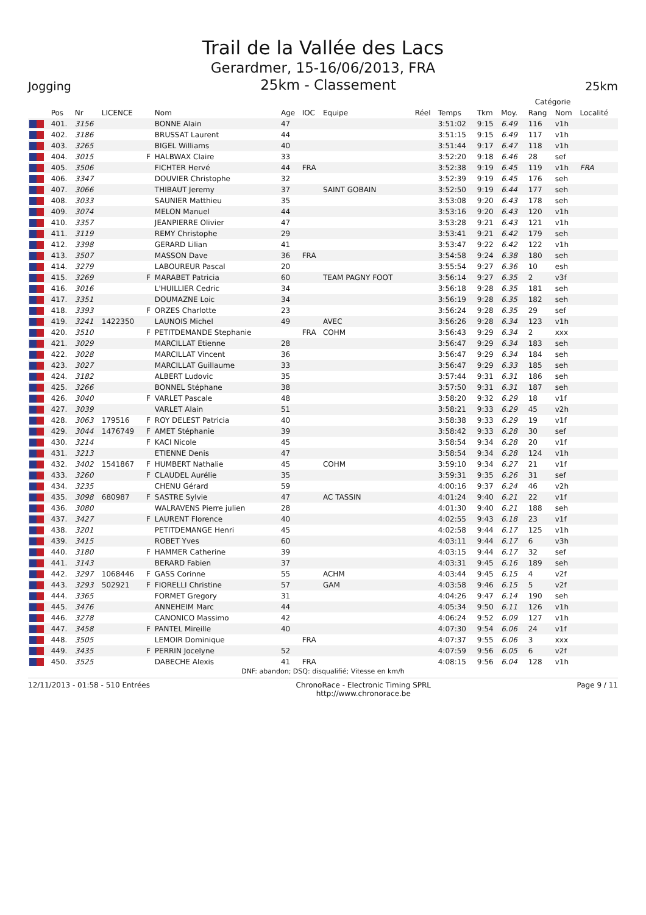Trail de la Vallée des Lacs
Gerardmer, 15-16/06/2013, FRA
Jogging 25km - Classement 25km
| | | | | | | | | | | | | | | Catégorie | | |
| --- | --- | --- | --- | --- | --- | --- | --- | --- | --- | --- | --- | --- | --- | --- | --- | --- |
| | Pos | Nr | LICENCE | | Nom | Age | IOC | Equipe | Réel | Temps | Tkm | Moy. | | Rang | Nom | Localité |
| | 401. | 3156 | | | BONNE Alain | 47 | | | | 3:51:02 | 9:15 | 6.49 | | 116 | v1h | |
| | 402. | 3186 | | | BRUSSAT Laurent | 44 | | | | 3:51:15 | 9:15 | 6.49 | | 117 | v1h | |
| | 403. | 3265 | | | BIGEL Williams | 40 | | | | 3:51:44 | 9:17 | 6.47 | | 118 | v1h | |
| | 404. | 3015 | | F | HALBWAX Claire | 33 | | | | 3:52:20 | 9:18 | 6.46 | | 28 | sef | |
| | 405. | 3506 | | | FICHTER Hervé | 44 | FRA | | | 3:52:38 | 9:19 | 6.45 | | 119 | v1h | FRA |
| | 406. | 3347 | | | DOUVIER Christophe | 32 | | | | 3:52:39 | 9:19 | 6.45 | | 176 | seh | |
| | 407. | 3066 | | | THIBAUT Jeremy | 37 | | SAINT GOBAIN | | 3:52:50 | 9:19 | 6.44 | | 177 | seh | |
| | 408. | 3033 | | | SAUNIER Matthieu | 35 | | | | 3:53:08 | 9:20 | 6.43 | | 178 | seh | |
| | 409. | 3074 | | | MELON Manuel | 44 | | | | 3:53:16 | 9:20 | 6.43 | | 120 | v1h | |
| | 410. | 3357 | | | JEANPIERRE Olivier | 47 | | | | 3:53:28 | 9:21 | 6.43 | | 121 | v1h | |
| | 411. | 3119 | | | REMY Christophe | 29 | | | | 3:53:41 | 9:21 | 6.42 | | 179 | seh | |
| | 412. | 3398 | | | GERARD Lilian | 41 | | | | 3:53:47 | 9:22 | 6.42 | | 122 | v1h | |
| | 413. | 3507 | | | MASSON Dave | 36 | FRA | | | 3:54:58 | 9:24 | 6.38 | | 180 | seh | |
| | 414. | 3279 | | | LABOUREUR Pascal | 20 | | | | 3:55:54 | 9:27 | 6.36 | | 10 | esh | |
| | 415. | 3269 | | F | MARABET Patricia | 60 | | TEAM PAGNY FOOT | | 3:56:14 | 9:27 | 6.35 | | 2 | v3f | |
| | 416. | 3016 | | | L'HUILLIER Cedric | 34 | | | | 3:56:18 | 9:28 | 6.35 | | 181 | seh | |
| | 417. | 3351 | | | DOUMAZNE Loic | 34 | | | | 3:56:19 | 9:28 | 6.35 | | 182 | seh | |
| | 418. | 3393 | | F | ORZES Charlotte | 23 | | | | 3:56:24 | 9:28 | 6.35 | | 29 | sef | |
| | 419. | 3241 | 1422350 | | LAUNOIS Michel | 49 | | AVEC | | 3:56:26 | 9:28 | 6.34 | | 123 | v1h | |
| | 420. | 3510 | | F | PETITDEMANDE Stephanie | | FRA | COHM | | 3:56:43 | 9:29 | 6.34 | | 2 | xxx | |
| | 421. | 3029 | | | MARCILLAT Etienne | 28 | | | | 3:56:47 | 9:29 | 6.34 | | 183 | seh | |
| | 422. | 3028 | | | MARCILLAT Vincent | 36 | | | | 3:56:47 | 9:29 | 6.34 | | 184 | seh | |
| | 423. | 3027 | | | MARCILLAT Guillaume | 33 | | | | 3:56:47 | 9:29 | 6.33 | | 185 | seh | |
| | 424. | 3182 | | | ALBERT Ludovic | 35 | | | | 3:57:44 | 9:31 | 6.31 | | 186 | seh | |
| | 425. | 3266 | | | BONNEL Stéphane | 38 | | | | 3:57:50 | 9:31 | 6.31 | | 187 | seh | |
| | 426. | 3040 | | F | VARLET Pascale | 48 | | | | 3:58:20 | 9:32 | 6.29 | | 18 | v1f | |
| | 427. | 3039 | | | VARLET Alain | 51 | | | | 3:58:21 | 9:33 | 6.29 | | 45 | v2h | |
| | 428. | 3063 | 179516 | F | ROY DELEST Patricia | 40 | | | | 3:58:38 | 9:33 | 6.29 | | 19 | v1f | |
| | 429. | 3044 | 1476749 | F | AMET Stéphanie | 39 | | | | 3:58:42 | 9:33 | 6.28 | | 30 | sef | |
| | 430. | 3214 | | F | KACI Nicole | 45 | | | | 3:58:54 | 9:34 | 6.28 | | 20 | v1f | |
| | 431. | 3213 | | | ETIENNE Denis | 47 | | | | 3:58:54 | 9:34 | 6.28 | | 124 | v1h | |
| | 432. | 3402 | 1541867 | F | HUMBERT Nathalie | 45 | | COHM | | 3:59:10 | 9:34 | 6.27 | | 21 | v1f | |
| | 433. | 3260 | | F | CLAUDEL Aurélie | 35 | | | | 3:59:31 | 9:35 | 6.26 | | 31 | sef | |
| | 434. | 3235 | | | CHENU Gérard | 59 | | | | 4:00:16 | 9:37 | 6.24 | | 46 | v2h | |
| | 435. | 3098 | 680987 | F | SASTRE Sylvie | 47 | | AC TASSIN | | 4:01:24 | 9:40 | 6.21 | | 22 | v1f | |
| | 436. | 3080 | | | WALRAVENS Pierre julien | 28 | | | | 4:01:30 | 9:40 | 6.21 | | 188 | seh | |
| | 437. | 3427 | | F | LAURENT Florence | 40 | | | | 4:02:55 | 9:43 | 6.18 | | 23 | v1f | |
| | 438. | 3201 | | | PETITDEMANGE Henri | 45 | | | | 4:02:58 | 9:44 | 6.17 | | 125 | v1h | |
| | 439. | 3415 | | | ROBET Yves | 60 | | | | 4:03:11 | 9:44 | 6.17 | | 6 | v3h | |
| | 440. | 3180 | | F | HAMMER Catherine | 39 | | | | 4:03:15 | 9:44 | 6.17 | | 32 | sef | |
| | 441. | 3143 | | | BERARD Fabien | 37 | | | | 4:03:31 | 9:45 | 6.16 | | 189 | seh | |
| | 442. | 3297 | 1068446 | F | GASS Corinne | 55 | | ACHM | | 4:03:44 | 9:45 | 6.15 | | 4 | v2f | |
| | 443. | 3293 | 502921 | F | FIORELLI Christine | 57 | | GAM | | 4:03:58 | 9:46 | 6.15 | | 5 | v2f | |
| | 444. | 3365 | | | FORMET Gregory | 31 | | | | 4:04:26 | 9:47 | 6.14 | | 190 | seh | |
| | 445. | 3476 | | | ANNEHEIM Marc | 44 | | | | 4:05:34 | 9:50 | 6.11 | | 126 | v1h | |
| | 446. | 3278 | | | CANONICO Massimo | 42 | | | | 4:06:24 | 9:52 | 6.09 | | 127 | v1h | |
| | 447. | 3458 | | F | PANTEL Mireille | 40 | | | | 4:07:30 | 9:54 | 6.06 | | 24 | v1f | |
| | 448. | 3505 | | | LEMOIR Dominique | | FRA | | | 4:07:37 | 9:55 | 6.06 | | 3 | xxx | |
| | 449. | 3435 | | F | PERRIN Jocelyne | 52 | | | | 4:07:59 | 9:56 | 6.05 | | 6 | v2f | |
| | 450. | 3525 | | | DABECHE Alexis | 41 | FRA | | | 4:08:15 | 9:56 | 6.04 | | 128 | v1h | |
DNF: abandon; DSQ: disqualifié; Vitesse en km/h
12/11/2013 - 01:58 - 510 Entrées ChronoRace - Electronic Timing SPRL
http://www.chronorace.be Page 9 / 11